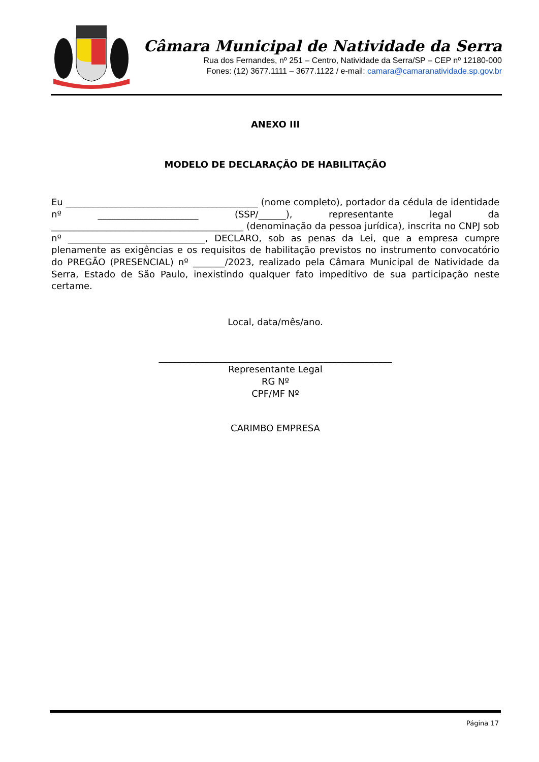Câmara Municipal de Natividade da Serra
Rua dos Fernandes, nº 251 – Centro, Natividade da Serra/SP – CEP nº 12180-000
Fones: (12) 3677.1111 – 3677.1122 / e-mail: camara@camaranatividade.sp.gov.br
ANEXO III
MODELO DE DECLARAÇÃO DE HABILITAÇÃO
Eu __________________________________________ (nome completo), portador da cédula de identidade nº ______________________ (SSP/______), representante legal da __________________________________________ (denominação da pessoa jurídica), inscrita no CNPJ sob nº ______________________________, DECLARO, sob as penas da Lei, que a empresa cumpre plenamente as exigências e os requisitos de habilitação previstos no instrumento convocatório do PREGÃO (PRESENCIAL) nº _______/2023, realizado pela Câmara Municipal de Natividade da Serra, Estado de São Paulo, inexistindo qualquer fato impeditivo de sua participação neste certame.
Local, data/mês/ano.
___________________________________________________
Representante Legal
RG Nº
CPF/MF Nº
CARIMBO EMPRESA
Página 17